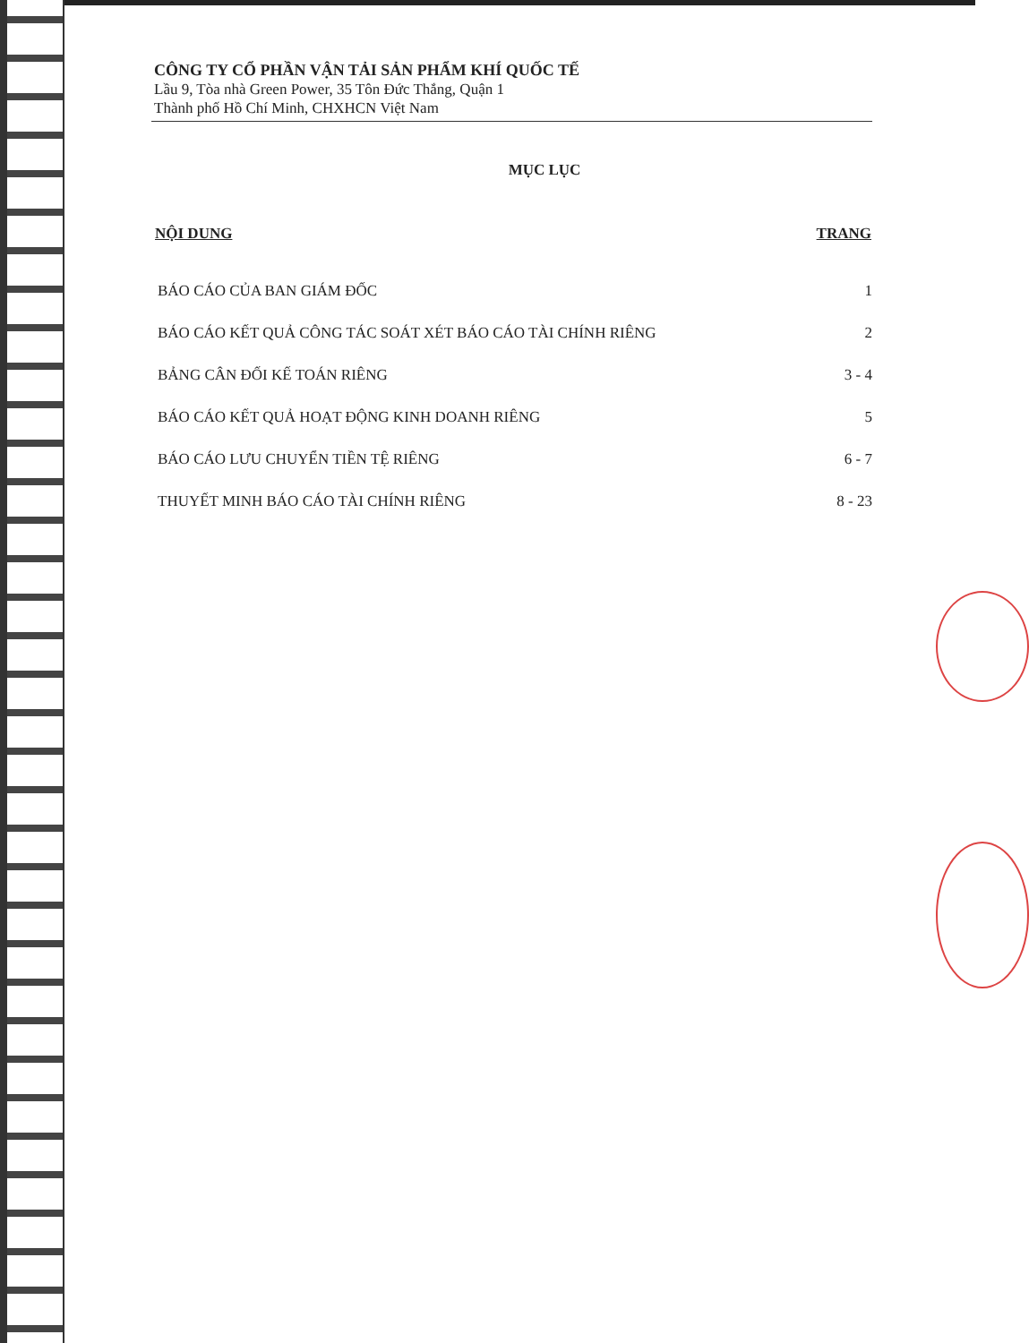CÔNG TY CỔ PHẦN VẬN TẢI SẢN PHẨM KHÍ QUỐC TẾ
Lầu 9, Tòa nhà Green Power, 35 Tôn Đức Thắng, Quận 1
Thành phố Hồ Chí Minh, CHXHCN Việt Nam
MỤC LỤC
| NỘI DUNG | TRANG |
| --- | --- |
| BÁO CÁO CỦA BAN GIÁM ĐỐC | 1 |
| BÁO CÁO KẾT QUẢ CÔNG TÁC SOÁT XÉT BÁO CÁO TÀI CHÍNH RIÊNG | 2 |
| BẢNG CÂN ĐỐI KẾ TOÁN RIÊNG | 3 - 4 |
| BÁO CÁO KẾT QUẢ HOẠT ĐỘNG KINH DOANH RIÊNG | 5 |
| BÁO CÁO LƯU CHUYỂN TIỀN TỆ RIÊNG | 6 - 7 |
| THUYẾT MINH BÁO CÁO TÀI CHÍNH RIÊNG | 8 - 23 |